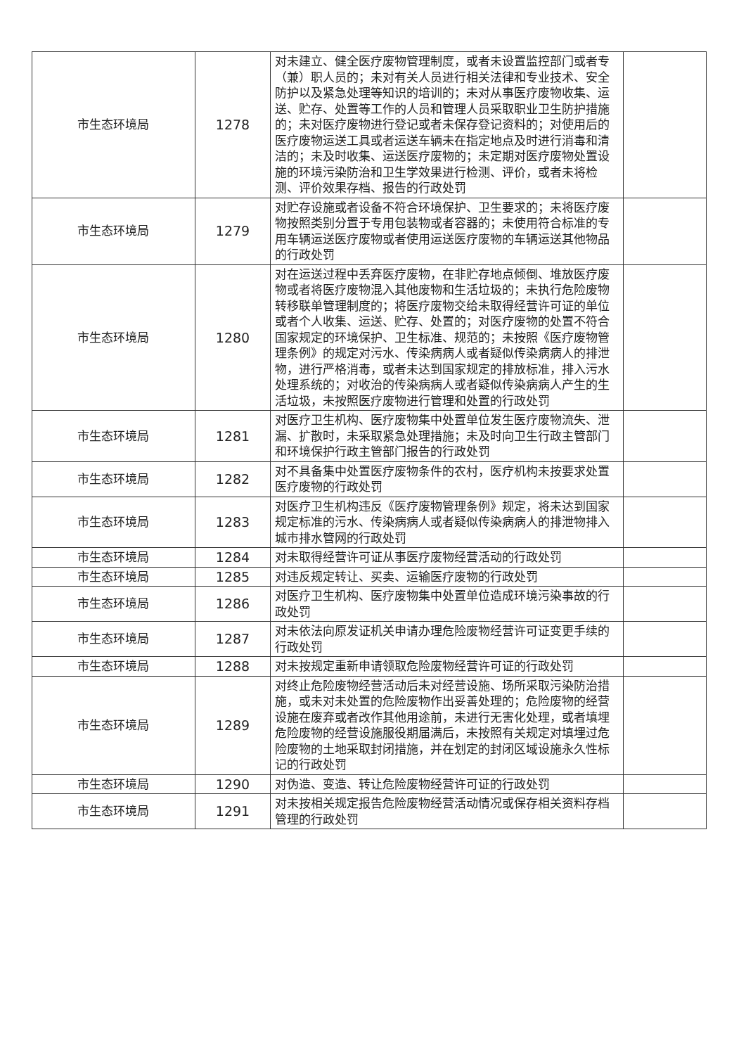| 市生态环境局 | 1278 | 对未建立、健全医疗废物管理制度，或者未设置监控部门或者专（兼）职人员的；未对有关人员进行相关法律和专业技术、安全防护以及紧急处理等知识的培训的；未对从事医疗废物收集、运送、贮存、处置等工作的人员和管理人员采取职业卫生防护措施的；未对医疗废物进行登记或者未保存登记资料的；对使用后的医疗废物运送工具或者运送车辆未在指定地点及时进行消毒和清洁的；未及时收集、运送医疗废物的；未定期对医疗废物处置设施的环境污染防治和卫生学效果进行检测、评价，或者未将检测、评价效果存档、报告的行政处罚 | |
| 市生态环境局 | 1279 | 对贮存设施或者设备不符合环境保护、卫生要求的；未将医疗废物按照类别分置于专用包装物或者容器的；未使用符合标准的专用车辆运送医疗废物或者使用运送医疗废物的车辆运送其他物品的行政处罚 | |
| 市生态环境局 | 1280 | 对在运送过程中丢弃医疗废物，在非贮存地点倾倒、堆放医疗废物或者将医疗废物混入其他废物和生活垃圾的；未执行危险废物转移联单管理制度的；将医疗废物交给未取得经营许可证的单位或者个人收集、运送、贮存、处置的；对医疗废物的处置不符合国家规定的环境保护、卫生标准、规范的；未按照《医疗废物管理条例》的规定对污水、传染病病人或者疑似传染病病人的排泄物，进行严格消毒，或者未达到国家规定的排放标准，排入污水处理系统的；对收治的传染病病人或者疑似传染病病人产生的生活垃圾，未按照医疗废物进行管理和处置的行政处罚 | |
| 市生态环境局 | 1281 | 对医疗卫生机构、医疗废物集中处置单位发生医疗废物流失、泄漏、扩散时，未采取紧急处理措施；未及时向卫生行政主管部门和环境保护行政主管部门报告的行政处罚 | |
| 市生态环境局 | 1282 | 对不具备集中处置医疗废物条件的农村，医疗机构未按要求处置医疗废物的行政处罚 | |
| 市生态环境局 | 1283 | 对医疗卫生机构违反《医疗废物管理条例》规定，将未达到国家规定标准的污水、传染病病人或者疑似传染病病人的排泄物排入城市排水管网的行政处罚 | |
| 市生态环境局 | 1284 | 对未取得经营许可证从事医疗废物经营活动的行政处罚 | |
| 市生态环境局 | 1285 | 对违反规定转让、买卖、运输医疗废物的行政处罚 | |
| 市生态环境局 | 1286 | 对医疗卫生机构、医疗废物集中处置单位造成环境污染事故的行政处罚 | |
| 市生态环境局 | 1287 | 对未依法向原发证机关申请办理危险废物经营许可证变更手续的行政处罚 | |
| 市生态环境局 | 1288 | 对未按规定重新申请领取危险废物经营许可证的行政处罚 | |
| 市生态环境局 | 1289 | 对终止危险废物经营活动后未对经营设施、场所采取污染防治措施，或未对未处置的危险废物作出妥善处理的；危险废物的经营设施在废弃或者改作其他用途前，未进行无害化处理，或者填埋危险废物的经营设施服役期届满后，未按照有关规定对填埋过危险废物的土地采取封闭措施，并在划定的封闭区域设施永久性标记的行政处罚 | |
| 市生态环境局 | 1290 | 对伪造、变造、转让危险废物经营许可证的行政处罚 | |
| 市生态环境局 | 1291 | 对未按相关规定报告危险废物经营活动情况或保存相关资料存档管理的行政处罚 | |